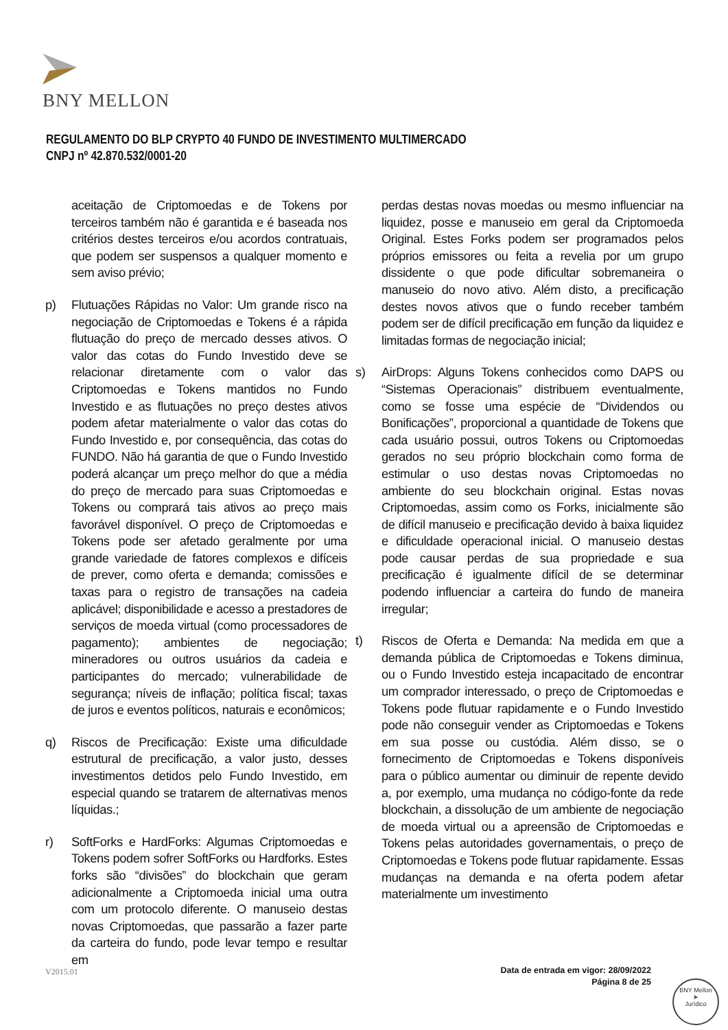BNY MELLON
REGULAMENTO DO BLP CRYPTO 40 FUNDO DE INVESTIMENTO MULTIMERCADO
CNPJ nº 42.870.532/0001-20
aceitação de Criptomoedas e de Tokens por terceiros também não é garantida e é baseada nos critérios destes terceiros e/ou acordos contratuais, que podem ser suspensos a qualquer momento e sem aviso prévio;
p) Flutuações Rápidas no Valor: Um grande risco na negociação de Criptomoedas e Tokens é a rápida flutuação do preço de mercado desses ativos. O valor das cotas do Fundo Investido deve se relacionar diretamente com o valor das Criptomoedas e Tokens mantidos no Fundo Investido e as flutuações no preço destes ativos podem afetar materialmente o valor das cotas do Fundo Investido e, por consequência, das cotas do FUNDO. Não há garantia de que o Fundo Investido poderá alcançar um preço melhor do que a média do preço de mercado para suas Criptomoedas e Tokens ou comprará tais ativos ao preço mais favorável disponível. O preço de Criptomoedas e Tokens pode ser afetado geralmente por uma grande variedade de fatores complexos e difíceis de prever, como oferta e demanda; comissões e taxas para o registro de transações na cadeia aplicável; disponibilidade e acesso a prestadores de serviços de moeda virtual (como processadores de pagamento); ambientes de negociação; mineradores ou outros usuários da cadeia e participantes do mercado; vulnerabilidade de segurança; níveis de inflação; política fiscal; taxas de juros e eventos políticos, naturais e econômicos;
q) Riscos de Precificação: Existe uma dificuldade estrutural de precificação, a valor justo, desses investimentos detidos pelo Fundo Investido, em especial quando se tratarem de alternativas menos líquidas.;
r) SoftForks e HardForks: Algumas Criptomoedas e Tokens podem sofrer SoftForks ou Hardforks. Estes forks são “divisões” do blockchain que geram adicionalmente a Criptomoeda inicial uma outra com um protocolo diferente. O manuseio destas novas Criptomoedas, que passarão a fazer parte da carteira do fundo, pode levar tempo e resultar em
perdas destas novas moedas ou mesmo influenciar na liquidez, posse e manuseio em geral da Criptomoeda Original. Estes Forks podem ser programados pelos próprios emissores ou feita a revelia por um grupo dissidente o que pode dificultar sobremaneira o manuseio do novo ativo. Além disto, a precificação destes novos ativos que o fundo receber também podem ser de difícil precificação em função da liquidez e limitadas formas de negociação inicial;
s) AirDrops: Alguns Tokens conhecidos como DAPS ou “Sistemas Operacionais” distribuem eventualmente, como se fosse uma espécie de “Dividendos ou Bonificações”, proporcional a quantidade de Tokens que cada usuário possui, outros Tokens ou Criptomoedas gerados no seu próprio blockchain como forma de estimular o uso destas novas Criptomoedas no ambiente do seu blockchain original. Estas novas Criptomoedas, assim como os Forks, inicialmente são de difícil manuseio e precificação devido à baixa liquidez e dificuldade operacional inicial. O manuseio destas pode causar perdas de sua propriedade e sua precificação é igualmente difícil de se determinar podendo influenciar a carteira do fundo de maneira irregular;
t) Riscos de Oferta e Demanda: Na medida em que a demanda pública de Criptomoedas e Tokens diminua, ou o Fundo Investido esteja incapacitado de encontrar um comprador interessado, o preço de Criptomoedas e Tokens pode flutuar rapidamente e o Fundo Investido pode não conseguir vender as Criptomoedas e Tokens em sua posse ou custódia. Além disso, se o fornecimento de Criptomoedas e Tokens disponíveis para o público aumentar ou diminuir de repente devido a, por exemplo, uma mudança no código-fonte da rede blockchain, a dissolução de um ambiente de negociação de moeda virtual ou a apreensão de Criptomoedas e Tokens pelas autoridades governamentais, o preço de Criptomoedas e Tokens pode flutuar rapidamente. Essas mudanças na demanda e na oferta podem afetar materialmente um investimento
V2015.01
Data de entrada em vigor: 28/09/2022
Página 8 de 25
BNY Mellon
➤
Jurídico